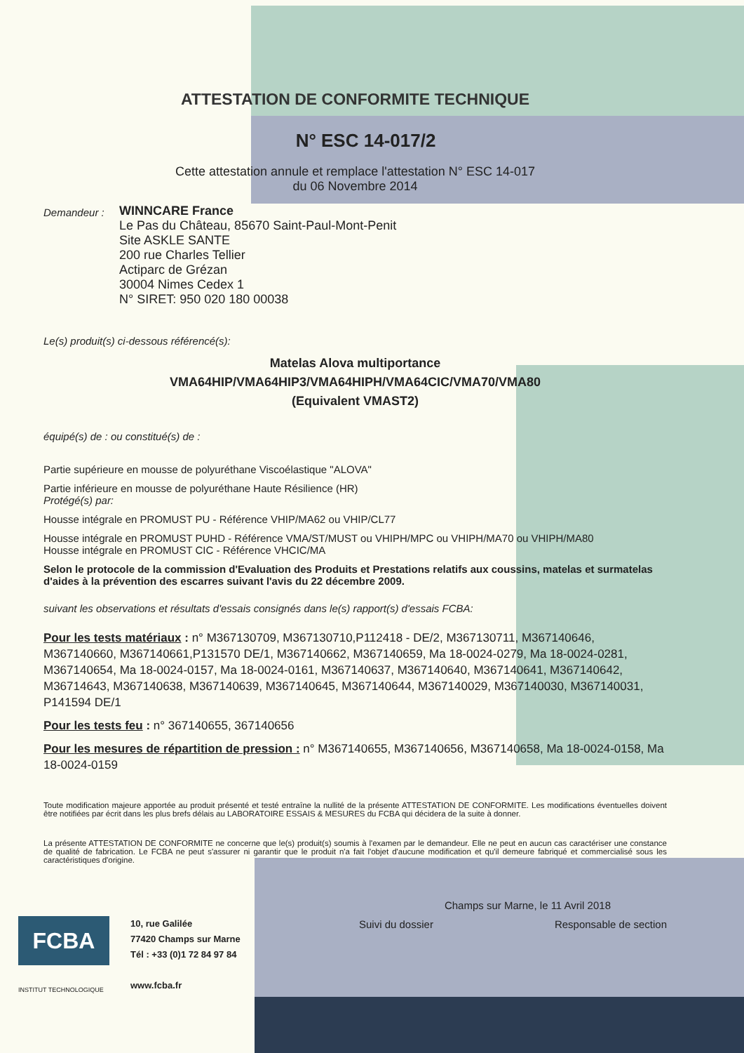ATTESTATION DE CONFORMITE TECHNIQUE
N° ESC 14-017/2
Cette attestation annule et remplace l'attestation N° ESC 14-017
du 06 Novembre 2014
Demandeur :
WINNCARE France
Le Pas du Château, 85670 Saint-Paul-Mont-Penit
Site ASKLE SANTE
200 rue Charles Tellier
Actiparc de Grézan
30004 Nimes Cedex 1
N° SIRET: 950 020 180 00038
Le(s) produit(s) ci-dessous référencé(s):
Matelas Alova multiportance
VMA64HIP/VMA64HIP3/VMA64HIPH/VMA64CIC/VMA70/VMA80
(Equivalent VMAST2)
équipé(s) de : ou constitué(s) de :
Partie supérieure en mousse de polyuréthane Viscoélastique "ALOVA"
Partie inférieure en mousse de polyuréthane Haute Résilience (HR)
Protégé(s) par:
Housse intégrale en PROMUST PU - Référence VHIP/MA62 ou VHIP/CL77
Housse intégrale en PROMUST PUHD - Référence VMA/ST/MUST ou VHIPH/MPC ou VHIPH/MA70 ou VHIPH/MA80
Housse intégrale en PROMUST CIC - Référence VHCIC/MA
Selon le protocole de la commission d'Evaluation des Produits et Prestations relatifs aux coussins, matelas et surmatelas d'aides à la prévention des escarres suivant l'avis du 22 décembre 2009.
suivant les observations et résultats d'essais consignés dans le(s) rapport(s) d'essais FCBA:
Pour les tests matériaux : n° M367130709, M367130710,P112418 - DE/2, M367130711, M367140646, M367140660, M367140661,P131570 DE/1, M367140662, M367140659, Ma 18-0024-0279, Ma 18-0024-0281, M367140654, Ma 18-0024-0157, Ma 18-0024-0161, M367140637, M367140640, M367140641, M367140642, M36714643, M367140638, M367140639, M367140645, M367140644, M367140029, M367140030, M367140031, P141594 DE/1
Pour les tests feu : n° 367140655, 367140656
Pour les mesures de répartition de pression : n° M367140655, M367140656, M367140658, Ma 18-0024-0158, Ma 18-0024-0159
Toute modification majeure apportée au produit présenté et testé entraîne la nullité de la présente ATTESTATION DE CONFORMITE. Les modifications éventuelles doivent être notifiées par écrit dans les plus brefs délais au LABORATOIRE ESSAIS & MESURES du FCBA qui décidera de la suite à donner.
La présente ATTESTATION DE CONFORMITE ne concerne que le(s) produit(s) soumis à l'examen par le demandeur. Elle ne peut en aucun cas caractériser une constance de qualité de fabrication. Le FCBA ne peut s'assurer ni garantir que le produit n'a fait l'objet d'aucune modification et qu'il demeure fabriqué et commercialisé sous les caractéristiques d'origine.
Champs sur Marne, le 11 Avril 2018
Suivi du dossier Responsable de section
FCBA
INSTITUT TECHNOLOGIQUE
10, rue Galilée
77420 Champs sur Marne
Tél : +33 (0)1 72 84 97 84
www.fcba.fr